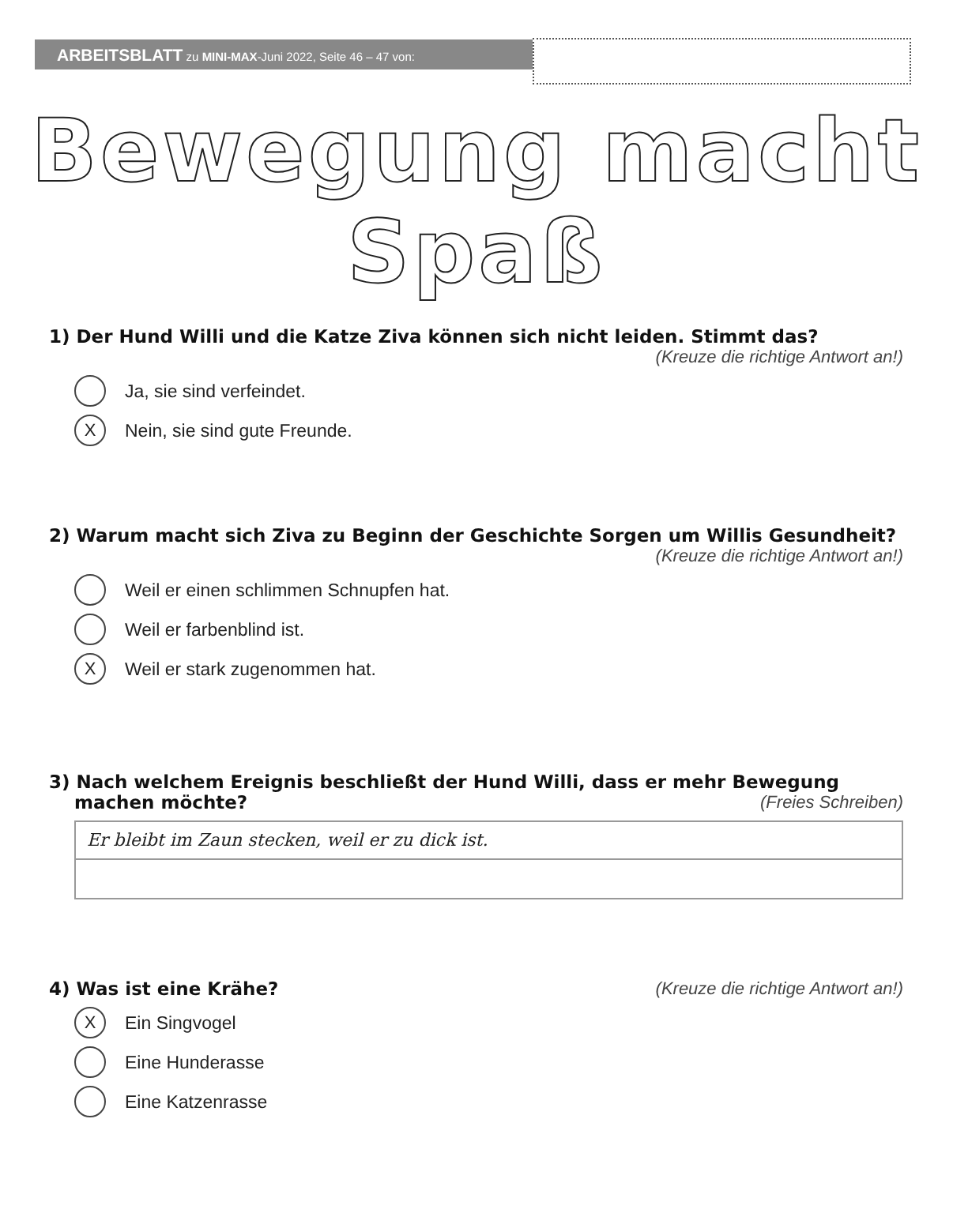ARBEITSBLATT zu MINI-MAX-Juni 2022, Seite 46 – 47 von:
Bewegung macht Spaß
1) Der Hund Willi und die Katze Ziva können sich nicht leiden. Stimmt das?
(Kreuze die richtige Antwort an!)
Ja, sie sind verfeindet.
X
Nein, sie sind gute Freunde.
2) Warum macht sich Ziva zu Beginn der Geschichte Sorgen um Willis Gesundheit?
(Kreuze die richtige Antwort an!)
Weil er einen schlimmen Schnupfen hat.
Weil er farbenblind ist.
X
Weil er stark zugenommen hat.
3) Nach welchem Ereignis beschließt der Hund Willi, dass er mehr Bewegung
machen möchte? (Freies Schreiben)
Er bleibt im Zaun stecken, weil er zu dick ist.
4) Was ist eine Krähe? (Kreuze die richtige Antwort an!)
X
Ein Singvogel
Eine Hunderasse
Eine Katzenrasse